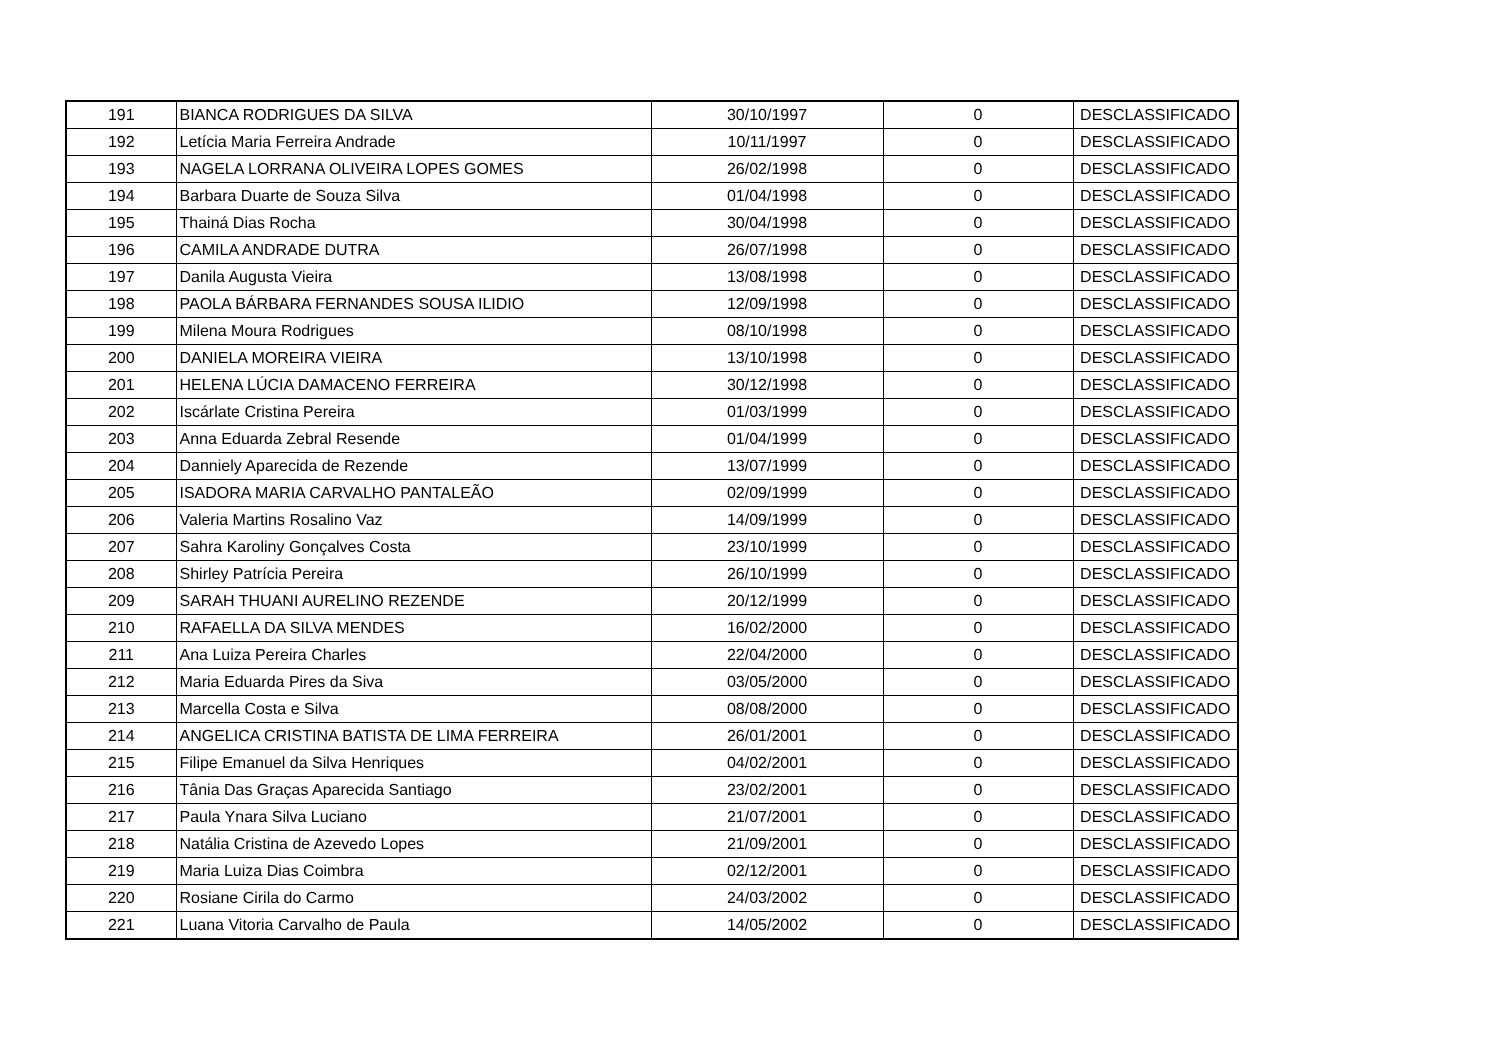| 191 | BIANCA RODRIGUES DA SILVA | 30/10/1997 | 0 | DESCLASSIFICADO |
| 192 | Letícia Maria Ferreira Andrade | 10/11/1997 | 0 | DESCLASSIFICADO |
| 193 | NAGELA LORRANA OLIVEIRA LOPES GOMES | 26/02/1998 | 0 | DESCLASSIFICADO |
| 194 | Barbara Duarte de Souza Silva | 01/04/1998 | 0 | DESCLASSIFICADO |
| 195 | Thainá Dias Rocha | 30/04/1998 | 0 | DESCLASSIFICADO |
| 196 | CAMILA ANDRADE DUTRA | 26/07/1998 | 0 | DESCLASSIFICADO |
| 197 | Danila Augusta Vieira | 13/08/1998 | 0 | DESCLASSIFICADO |
| 198 | PAOLA BÁRBARA FERNANDES SOUSA ILIDIO | 12/09/1998 | 0 | DESCLASSIFICADO |
| 199 | Milena Moura Rodrigues | 08/10/1998 | 0 | DESCLASSIFICADO |
| 200 | DANIELA MOREIRA VIEIRA | 13/10/1998 | 0 | DESCLASSIFICADO |
| 201 | HELENA LÚCIA DAMACENO FERREIRA | 30/12/1998 | 0 | DESCLASSIFICADO |
| 202 | Iscárlate Cristina Pereira | 01/03/1999 | 0 | DESCLASSIFICADO |
| 203 | Anna Eduarda Zebral Resende | 01/04/1999 | 0 | DESCLASSIFICADO |
| 204 | Danniely Aparecida de Rezende | 13/07/1999 | 0 | DESCLASSIFICADO |
| 205 | ISADORA MARIA CARVALHO PANTALEÃO | 02/09/1999 | 0 | DESCLASSIFICADO |
| 206 | Valeria Martins Rosalino Vaz | 14/09/1999 | 0 | DESCLASSIFICADO |
| 207 | Sahra Karoliny Gonçalves Costa | 23/10/1999 | 0 | DESCLASSIFICADO |
| 208 | Shirley Patrícia Pereira | 26/10/1999 | 0 | DESCLASSIFICADO |
| 209 | SARAH THUANI AURELINO REZENDE | 20/12/1999 | 0 | DESCLASSIFICADO |
| 210 | RAFAELLA DA SILVA MENDES | 16/02/2000 | 0 | DESCLASSIFICADO |
| 211 | Ana Luiza Pereira Charles | 22/04/2000 | 0 | DESCLASSIFICADO |
| 212 | Maria Eduarda Pires da Siva | 03/05/2000 | 0 | DESCLASSIFICADO |
| 213 | Marcella Costa e Silva | 08/08/2000 | 0 | DESCLASSIFICADO |
| 214 | ANGELICA CRISTINA BATISTA DE LIMA FERREIRA | 26/01/2001 | 0 | DESCLASSIFICADO |
| 215 | Filipe Emanuel da Silva Henriques | 04/02/2001 | 0 | DESCLASSIFICADO |
| 216 | Tânia Das Graças Aparecida Santiago | 23/02/2001 | 0 | DESCLASSIFICADO |
| 217 | Paula Ynara Silva Luciano | 21/07/2001 | 0 | DESCLASSIFICADO |
| 218 | Natália Cristina de Azevedo Lopes | 21/09/2001 | 0 | DESCLASSIFICADO |
| 219 | Maria Luiza Dias Coimbra | 02/12/2001 | 0 | DESCLASSIFICADO |
| 220 | Rosiane Cirila do Carmo | 24/03/2002 | 0 | DESCLASSIFICADO |
| 221 | Luana Vitoria Carvalho de Paula | 14/05/2002 | 0 | DESCLASSIFICADO |